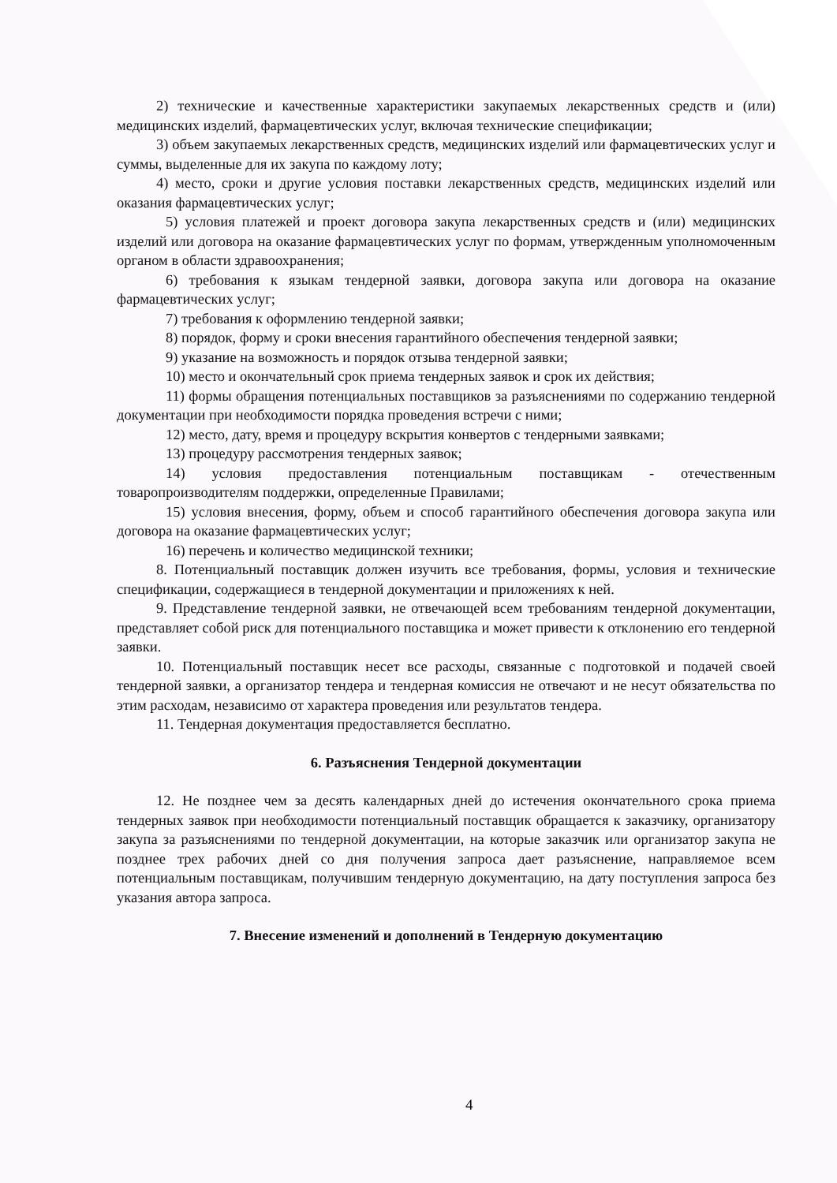2) технические и качественные характеристики закупаемых лекарственных средств и (или) медицинских изделий, фармацевтических услуг, включая технические спецификации;
3) объем закупаемых лекарственных средств, медицинских изделий или фармацевтических услуг и суммы, выделенные для их закупа по каждому лоту;
4) место, сроки и другие условия поставки лекарственных средств, медицинских изделий или оказания фармацевтических услуг;
5) условия платежей и проект договора закупа лекарственных средств и (или) медицинских изделий или договора на оказание фармацевтических услуг по формам, утвержденным уполномоченным органом в области здравоохранения;
6) требования к языкам тендерной заявки, договора закупа или договора на оказание фармацевтических услуг;
7) требования к оформлению тендерной заявки;
8) порядок, форму и сроки внесения гарантийного обеспечения тендерной заявки;
9) указание на возможность и порядок отзыва тендерной заявки;
10) место и окончательный срок приема тендерных заявок и срок их действия;
11) формы обращения потенциальных поставщиков за разъяснениями по содержанию тендерной документации при необходимости порядка проведения встречи с ними;
12) место, дату, время и процедуру вскрытия конвертов с тендерными заявками;
13) процедуру рассмотрения тендерных заявок;
14) условия предоставления потенциальным поставщикам - отечественным товаропроизводителям поддержки, определенные Правилами;
15) условия внесения, форму, объем и способ гарантийного обеспечения договора закупа или договора на оказание фармацевтических услуг;
16) перечень и количество медицинской техники;
8. Потенциальный поставщик должен изучить все требования, формы, условия и технические спецификации, содержащиеся в тендерной документации и приложениях к ней.
9. Представление тендерной заявки, не отвечающей всем требованиям тендерной документации, представляет собой риск для потенциального поставщика и может привести к отклонению его тендерной заявки.
10. Потенциальный поставщик несет все расходы, связанные с подготовкой и подачей своей тендерной заявки, а организатор тендера и тендерная комиссия не отвечают и не несут обязательства по этим расходам, независимо от характера проведения или результатов тендера.
11. Тендерная документация предоставляется бесплатно.
6. Разъяснения Тендерной документации
12. Не позднее чем за десять календарных дней до истечения окончательного срока приема тендерных заявок при необходимости потенциальный поставщик обращается к заказчику, организатору закупа за разъяснениями по тендерной документации, на которые заказчик или организатор закупа не позднее трех рабочих дней со дня получения запроса дает разъяснение, направляемое всем потенциальным поставщикам, получившим тендерную документацию, на дату поступления запроса без указания автора запроса.
7. Внесение изменений и дополнений в Тендерную документацию
4